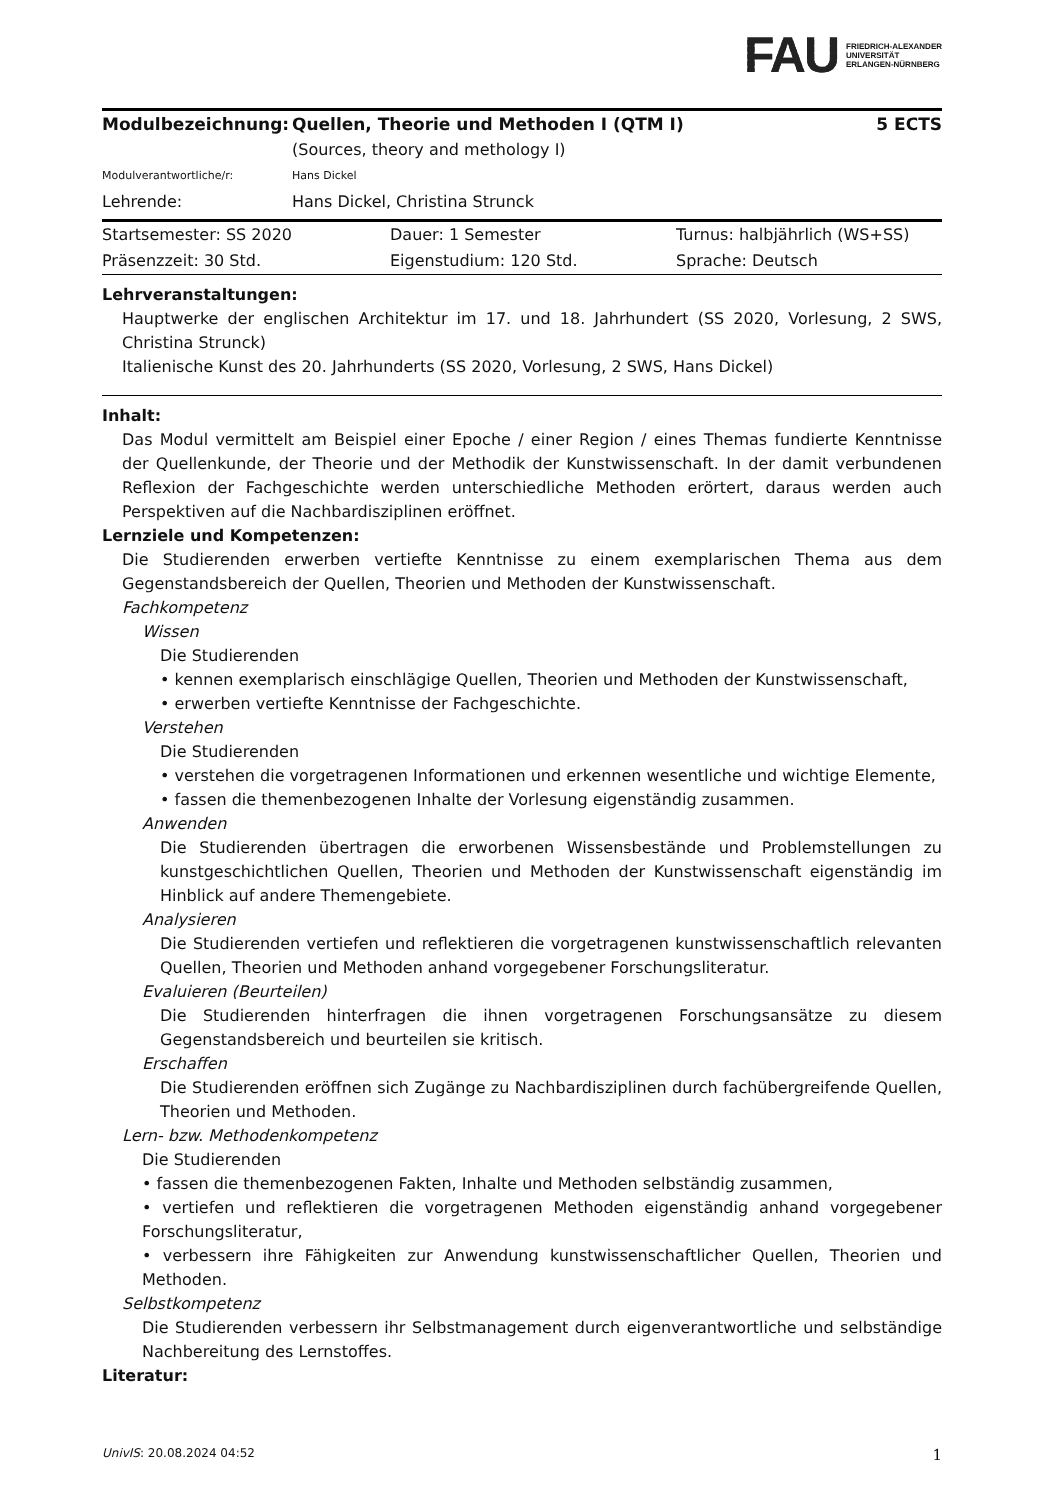FAU FRIEDRICH-ALEXANDER
UNIVERSITÄT
ERLANGEN-NÜRNBERG
| Modulbezeichnung: | Quellen, Theorie und Methoden I (QTM I) | 5 ECTS |
| | (Sources, theory and methology I) | |
| Modulverantwortliche/r: | Hans Dickel | |
| Lehrende: | Hans Dickel, Christina Strunck | |
| Startsemester: SS 2020 | Dauer: 1 Semester | Turnus: halbjährlich (WS+SS) |
| Präsenzzeit: 30 Std. | Eigenstudium: 120 Std. | Sprache: Deutsch |
Lehrveranstaltungen:
Hauptwerke der englischen Architektur im 17. und 18. Jahrhundert (SS 2020, Vorlesung, 2 SWS, Christina Strunck)
Italienische Kunst des 20. Jahrhunderts (SS 2020, Vorlesung, 2 SWS, Hans Dickel)
Inhalt:
Das Modul vermittelt am Beispiel einer Epoche / einer Region / eines Themas fundierte Kenntnisse der Quellenkunde, der Theorie und der Methodik der Kunstwissenschaft. In der damit verbundenen Reflexion der Fachgeschichte werden unterschiedliche Methoden erörtert, daraus werden auch Perspektiven auf die Nachbardisziplinen eröffnet.
Lernziele und Kompetenzen:
Die Studierenden erwerben vertiefte Kenntnisse zu einem exemplarischen Thema aus dem Gegenstandsbereich der Quellen, Theorien und Methoden der Kunstwissenschaft.
Fachkompetenz
Wissen
Die Studierenden
• kennen exemplarisch einschlägige Quellen, Theorien und Methoden der Kunstwissenschaft,
• erwerben vertiefte Kenntnisse der Fachgeschichte.
Verstehen
Die Studierenden
• verstehen die vorgetragenen Informationen und erkennen wesentliche und wichtige Elemente,
• fassen die themenbezogenen Inhalte der Vorlesung eigenständig zusammen.
Anwenden
Die Studierenden übertragen die erworbenen Wissensbestände und Problemstellungen zu kunstgeschichtlichen Quellen, Theorien und Methoden der Kunstwissenschaft eigenständig im Hinblick auf andere Themengebiete.
Analysieren
Die Studierenden vertiefen und reflektieren die vorgetragenen kunstwissenschaftlich relevanten Quellen, Theorien und Methoden anhand vorgegebener Forschungsliteratur.
Evaluieren (Beurteilen)
Die Studierenden hinterfragen die ihnen vorgetragenen Forschungsansätze zu diesem Gegenstandsbereich und beurteilen sie kritisch.
Erschaffen
Die Studierenden eröffnen sich Zugänge zu Nachbardisziplinen durch fachübergreifende Quellen, Theorien und Methoden.
Lern- bzw. Methodenkompetenz
Die Studierenden
• fassen die themenbezogenen Fakten, Inhalte und Methoden selbständig zusammen,
• vertiefen und reflektieren die vorgetragenen Methoden eigenständig anhand vorgegebener Forschungsliteratur,
• verbessern ihre Fähigkeiten zur Anwendung kunstwissenschaftlicher Quellen, Theorien und Methoden.
Selbstkompetenz
Die Studierenden verbessern ihr Selbstmanagement durch eigenverantwortliche und selbständige Nachbereitung des Lernstoffes.
Literatur:
UnivIS: 20.08.2024 04:52 1